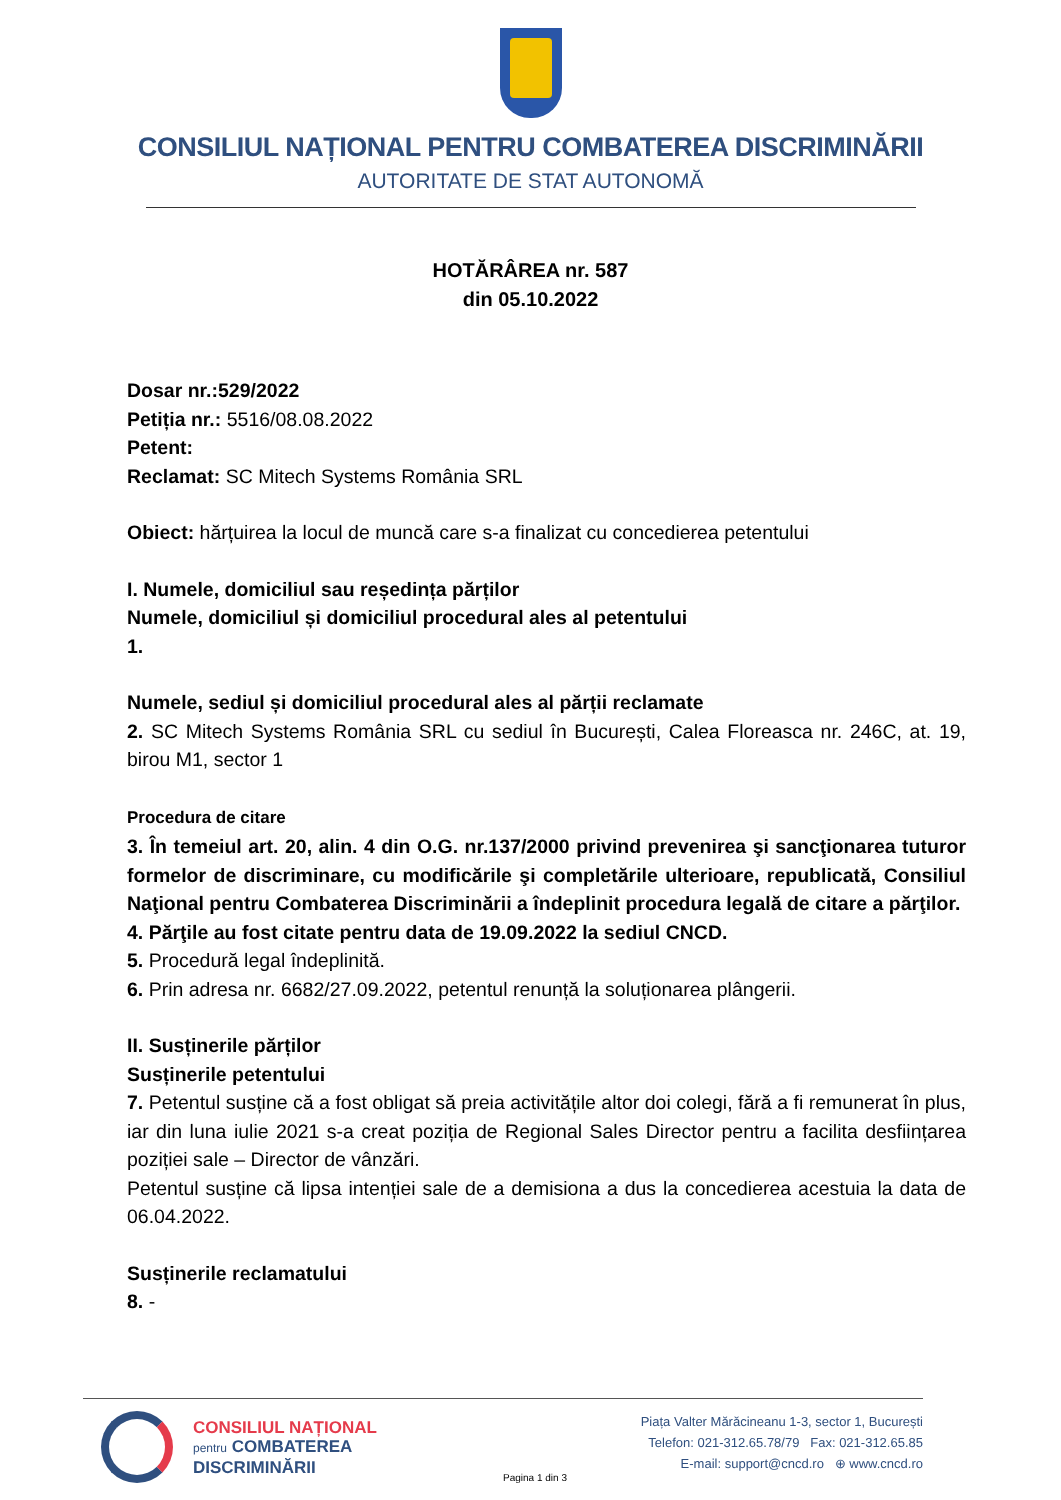CONSILIUL NAȚIONAL PENTRU COMBATEREA DISCRIMINĂRII
AUTORITATE DE STAT AUTONOMĂ
HOTĂRÂREA nr. 587
din 05.10.2022
Dosar nr.:529/2022
Petiția nr.: 5516/08.08.2022
Petent:
Reclamat: SC Mitech Systems România SRL
Obiect: hărțuirea la locul de muncă care s-a finalizat cu concedierea petentului
I. Numele, domiciliul sau reședința părților
Numele, domiciliul și domiciliul procedural ales al petentului
1.
Numele, sediul și domiciliul procedural ales al părții reclamate
2. SC Mitech Systems România SRL cu sediul în București, Calea Floreasca nr. 246C, at. 19, birou M1, sector 1
Procedura de citare
3. În temeiul art. 20, alin. 4 din O.G. nr.137/2000 privind prevenirea şi sancţionarea tuturor formelor de discriminare, cu modificările şi completările ulterioare, republicată, Consiliul Naţional pentru Combaterea Discriminării a îndeplinit procedura legală de citare a părţilor.
4. Părţile au fost citate pentru data de 19.09.2022 la sediul CNCD.
5. Procedură legal îndeplinită.
6. Prin adresa nr. 6682/27.09.2022, petentul renunță la soluționarea plângerii.
II. Susținerile părților
Susținerile petentului
7. Petentul susține că a fost obligat să preia activitățile altor doi colegi, fără a fi remunerat în plus, iar din luna iulie 2021 s-a creat poziția de Regional Sales Director pentru a facilita desființarea poziției sale – Director de vânzări.
Petentul susține că lipsa intenției sale de a demisiona a dus la concedierea acestuia la data de 06.04.2022.
Susținerile reclamatului
8. -
CONSILIUL NAȚIONAL
pentru COMBATEREA
DISCRIMINĂRII
Pagina 1 din 3
Piața Valter Mărăcineanu 1-3, sector 1, București
Telefon: 021-312.65.78/79 Fax: 021-312.65.85
E-mail: support@cncd.ro ⊕ www.cncd.ro